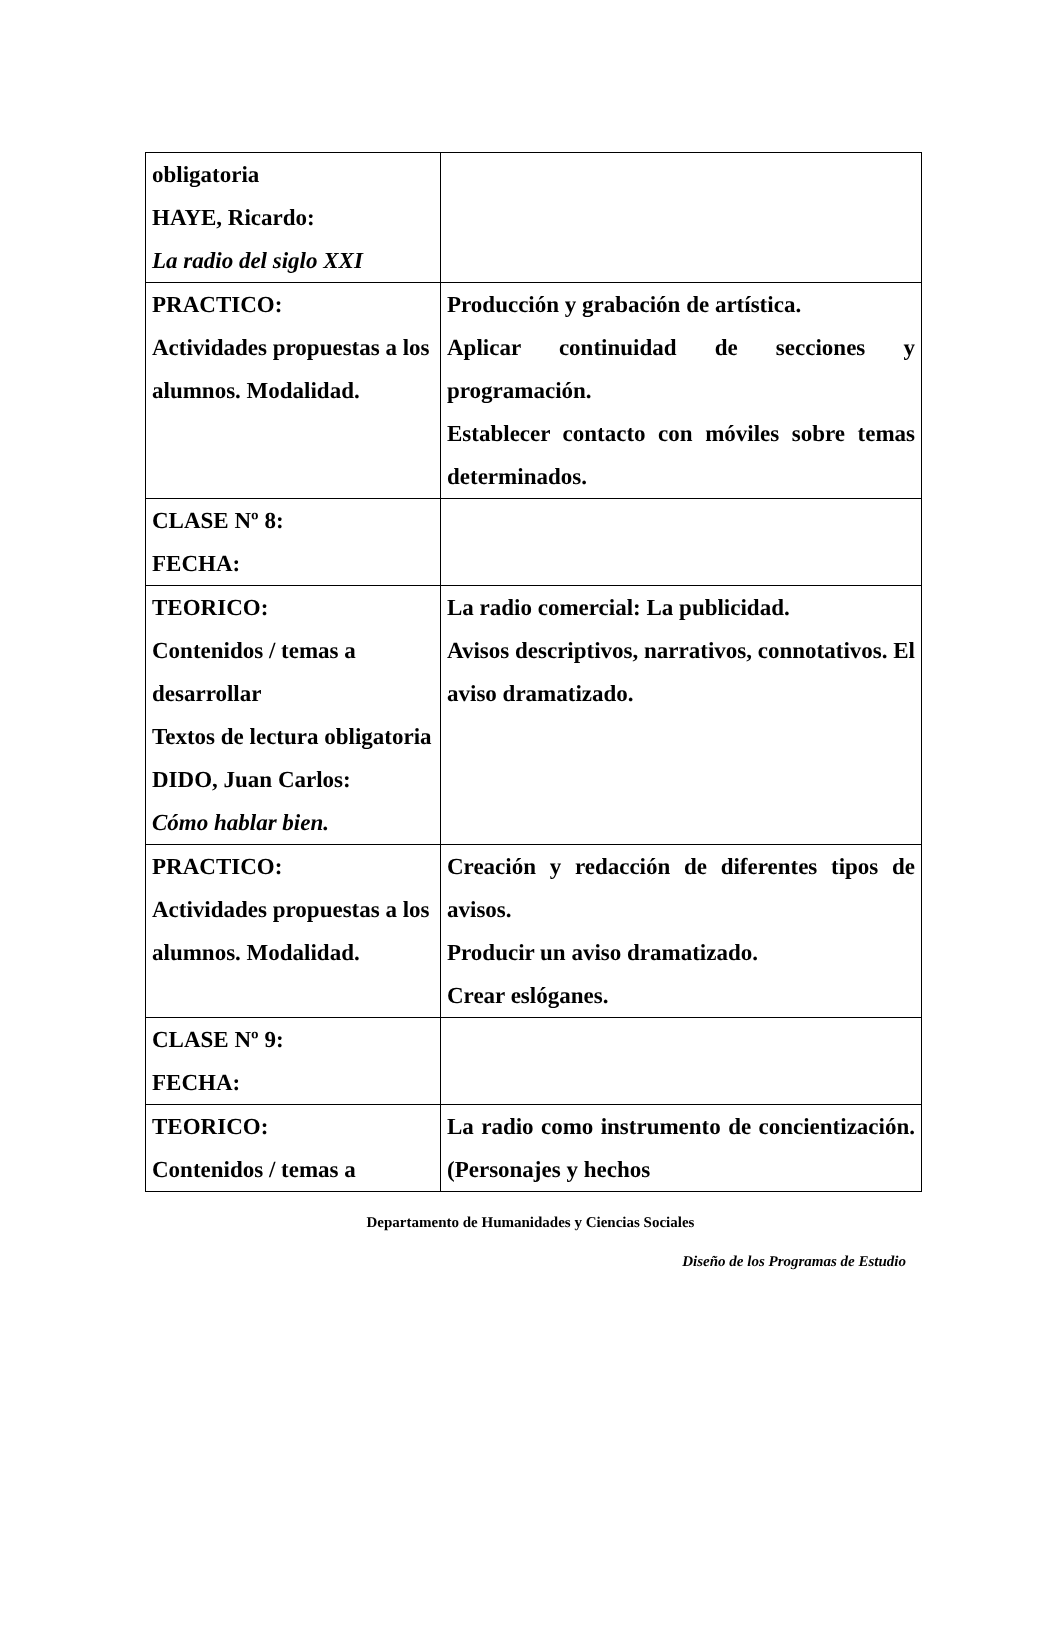| obligatoria HAYE, Ricardo: La radio del siglo XXI | |
| PRACTICO: Actividades propuestas a los alumnos. Modalidad. | Producción y grabación de artística. Aplicar continuidad de secciones y programación. Establecer contacto con móviles sobre temas determinados. |
| CLASE Nº 8: FECHA: | |
| TEORICO: Contenidos / temas a desarrollar Textos de lectura obligatoria DIDO, Juan Carlos: Cómo hablar bien. | La radio comercial: La publicidad. Avisos descriptivos, narrativos, connotativos. El aviso dramatizado. |
| PRACTICO: Actividades propuestas a los alumnos. Modalidad. | Creación y redacción de diferentes tipos de avisos. Producir un aviso dramatizado. Crear eslóganes. |
| CLASE Nº 9: FECHA: | |
| TEORICO: Contenidos / temas a | La radio como instrumento de concientización. (Personajes y hechos |
Departamento de Humanidades y Ciencias Sociales
Diseño de los Programas de Estudio